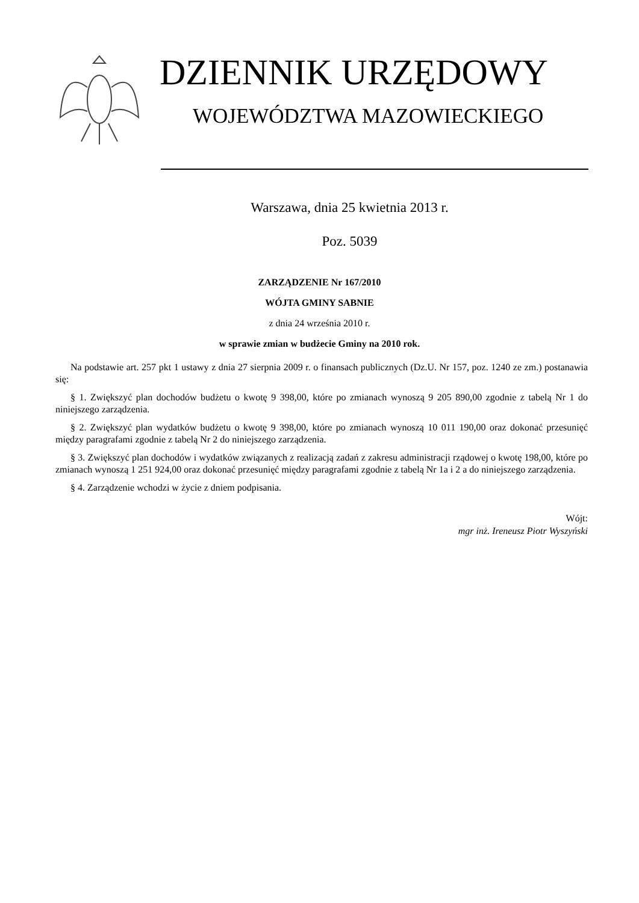DZIENNIK URZĘDOWY
WOJEWÓDZTWA MAZOWIECKIEGO
Warszawa, dnia 25 kwietnia 2013 r.
Poz. 5039
ZARZĄDZENIE Nr 167/2010
WÓJTA GMINY SABNIE
z dnia 24 września 2010 r.
w sprawie zmian w budżecie Gminy na 2010 rok.
Na podstawie art. 257 pkt 1 ustawy z dnia 27 sierpnia 2009 r. o finansach publicznych (Dz.U. Nr 157, poz. 1240 ze zm.) postanawia się:
§ 1. Zwiększyć plan dochodów budżetu o kwotę 9 398,00, które po zmianach wynoszą 9 205 890,00 zgodnie z tabelą Nr 1 do niniejszego zarządzenia.
§ 2. Zwiększyć plan wydatków budżetu o kwotę 9 398,00, które po zmianach wynoszą 10 011 190,00 oraz dokonać przesunięć między paragrafami zgodnie z tabelą Nr 2 do niniejszego zarządzenia.
§ 3. Zwiększyć plan dochodów i wydatków związanych z realizacją zadań z zakresu administracji rządowej o kwotę 198,00, które po zmianach wynoszą 1 251 924,00 oraz dokonać przesunięć między paragrafami zgodnie z tabelą Nr 1a i 2 a do niniejszego zarządzenia.
§ 4. Zarządzenie wchodzi w życie z dniem podpisania.
Wójt:
mgr inż. Ireneusz Piotr Wyszyński